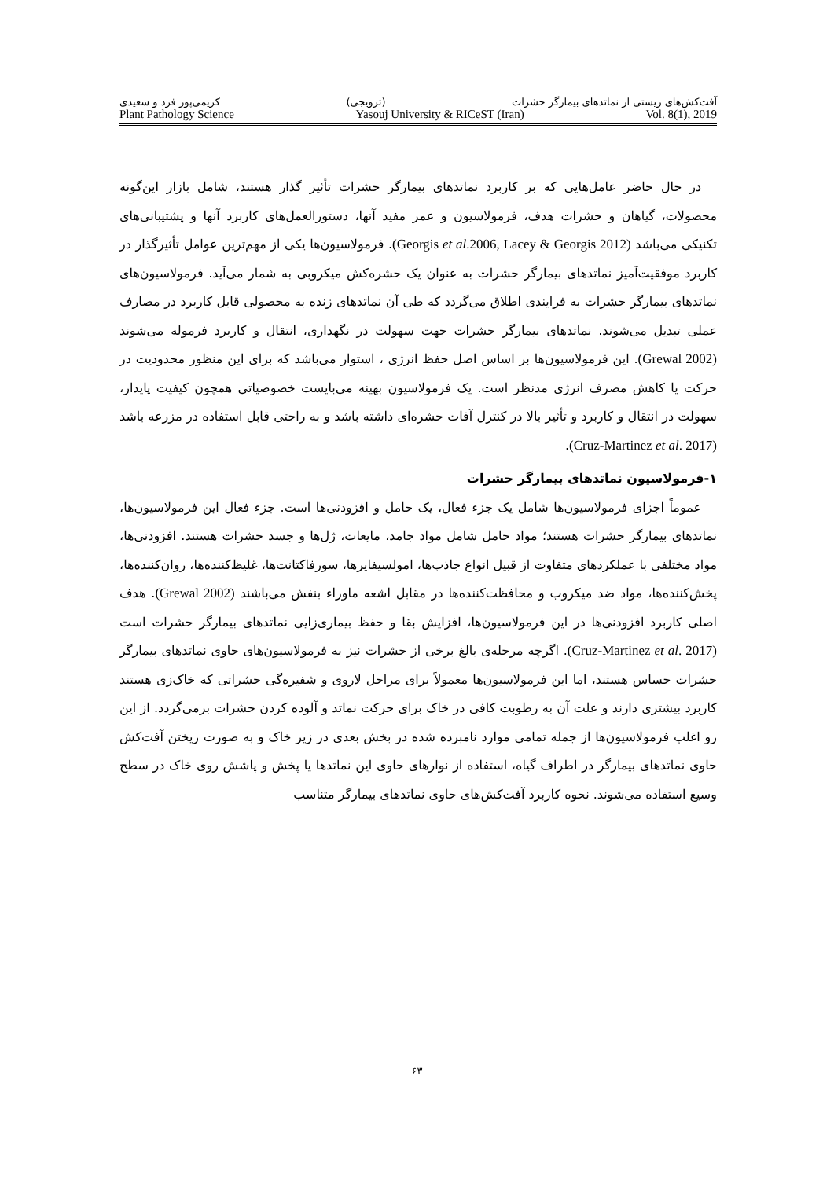آفت‌کش‌های زیستی از نماتدهای بیمارگر حشرات (ترویجی) کریمی‌پور فرد و سعیدی
Plant Pathology Science Yasouj University & RICeST (Iran) Vol. 8(1), 2019
در حال حاضر عامل‌هایی که بر کاربرد نماتدهای بیمارگر حشرات تأثیر گذار هستند، شامل بازار این‌گونه محصولات، گیاهان و حشرات هدف، فرمولاسیون و عمر مفید آنها، دستورالعمل‌های کاربرد آنها و پشتیبانی‌های تکنیکی می‌باشد (Georgis et al.2006, Lacey & Georgis 2012). فرمولاسیون‌ها یکی از مهم‌ترین عوامل تأثیرگذار در کاربرد موفقیت‌آمیز نماتدهای بیمارگر حشرات به عنوان یک حشره‌کش میکروبی به شمار می‌آید. فرمولاسیون‌های نماتدهای بیمارگر حشرات به فرایندی اطلاق می‌گردد که طی آن نماتدهای زنده به محصولی قابل کاربرد در مصارف عملی تبدیل می‌شوند. نماتدهای بیمارگر حشرات جهت سهولت در نگهداری، انتقال و کاربرد فرموله می‌شوند (Grewal 2002). این فرمولاسیون‌ها بر اساس اصل حفظ انرژی ، استوار می‌باشد که برای این منظور محدودیت در حرکت یا کاهش مصرف انرژی مدنظر است. یک فرمولاسیون بهینه می‌بایست خصوصیاتی همچون کیفیت پایدار، سهولت در انتقال و کاربرد و تأثیر بالا در کنترل آفات حشره‌ای داشته باشد و به راحتی قابل استفاده در مزرعه باشد (Cruz-Martinez et al. 2017).
۱-فرمولاسیون نماتدهای بیمارگر حشرات
عموماً اجزای فرمولاسیون‌ها شامل یک جزء فعال، یک حامل و افزودنی‌ها است. جزء فعال این فرمولاسیون‌ها، نماتدهای بیمارگر حشرات هستند؛ مواد حامل شامل مواد جامد، مایعات، ژل‌ها و جسد حشرات هستند. افزودنی‌ها، مواد مختلفی با عملکردهای متفاوت از قبیل انواع جاذب‌ها، امولسیفایرها، سورفاکتانت‌ها، غلیظ‌کننده‌ها، روان‌کننده‌ها، پخش‌کننده‌ها، مواد ضد میکروب و محافظت‌کننده‌ها در مقابل اشعه ماوراء بنفش می‌باشند (Grewal 2002). هدف اصلی کاربرد افزودنی‌ها در این فرمولاسیون‌ها، افزایش بقا و حفظ بیماری‌زایی نماتدهای بیمارگر حشرات است (Cruz-Martinez et al. 2017). اگرچه مرحله‌ی بالغ برخی از حشرات نیز به فرمولاسیون‌های حاوی نماتدهای بیمارگر حشرات حساس هستند، اما این فرمولاسیون‌ها معمولاً برای مراحل لاروی و شفیره‌گی حشراتی که خاک‌زی هستند کاربرد بیشتری دارند و علت آن به رطوبت کافی در خاک برای حرکت نماتد و آلوده کردن حشرات برمی‌گردد. از این رو اغلب فرمولاسیون‌ها از جمله تمامی موارد نامبرده شده در بخش بعدی در زیر خاک و به صورت ریختن آفت‌کش حاوی نماتدهای بیمارگر در اطراف گیاه، استفاده از نوارهای حاوی این نماتدها یا پخش و پاشش روی خاک در سطح وسیع استفاده می‌شوند. نحوه کاربرد آفت‌کش‌های حاوی نماتدهای بیمارگر متناسب
۶۳